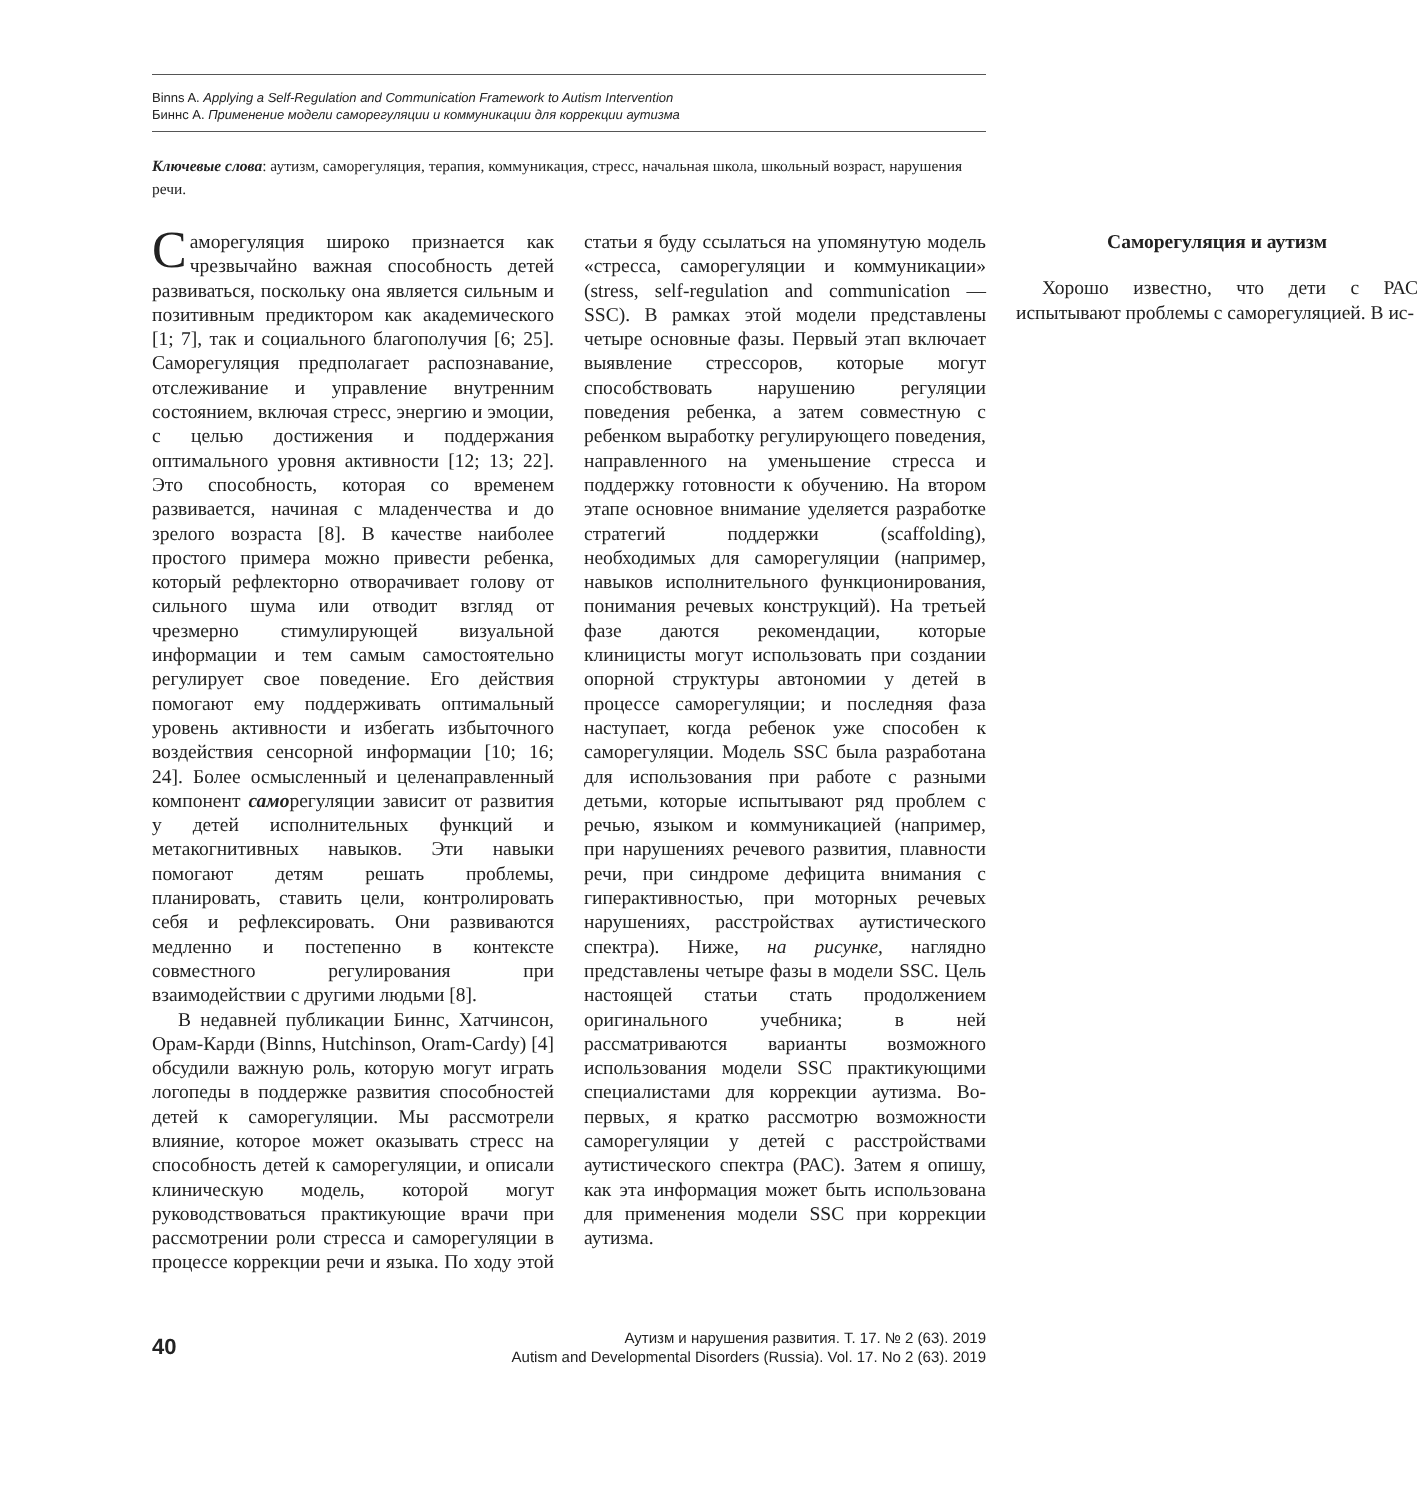Binns A. Applying a Self-Regulation and Communication Framework to Autism Intervention
Биннс А. Применение модели саморегуляции и коммуникации для коррекции аутизма
Ключевые слова: аутизм, саморегуляция, терапия, коммуникация, стресс, начальная школа, школьный возраст, нарушения речи.
Саморегуляция широко признается как чрезвычайно важная способность детей развиваться, поскольку она является сильным и позитивным предиктором как академического [1; 7], так и социального благополучия [6; 25]. Саморегуляция предполагает распознавание, отслеживание и управление внутренним состоянием, включая стресс, энергию и эмоции, с целью достижения и поддержания оптимального уровня активности [12; 13; 22]. Это способность, которая со временем развивается, начиная с младенчества и до зрелого возраста [8]. В качестве наиболее простого примера можно привести ребенка, который рефлекторно отворачивает голову от сильного шума или отводит взгляд от чрезмерно стимулирующей визуальной информации и тем самым самостоятельно регулирует свое поведение. Его действия помогают ему поддерживать оптимальный уровень активности и избегать избыточного воздействия сенсорной информации [10; 16; 24]. Более осмысленный и целенаправленный компонент саморегуляции зависит от развития у детей исполнительных функций и метакогнитивных навыков. Эти навыки помогают детям решать проблемы, планировать, ставить цели, контролировать себя и рефлексировать. Они развиваются медленно и постепенно в контексте совместного регулирования при взаимодействии с другими людьми [8].
В недавней публикации Биннс, Хатчинсон, Орам-Карди (Binns, Hutchinson, Oram-Cardy) [4] обсудили важную роль, которую могут играть логопеды в поддержке развития способностей детей к саморегуляции. Мы рассмотрели влияние, которое может оказывать стресс на способность детей к саморегуляции, и описали клиническую модель, которой могут руководствоваться практикующие врачи при рассмотрении роли стресса и саморегуляции в процессе коррекции речи и языка. По ходу этой статьи я буду ссылаться на упомянутую модель «стресса, саморегуляции и коммуникации» (stress, self-regulation and communication — SSC). В рамках этой модели представлены четыре основные фазы. Первый этап включает выявление стрессоров, которые могут способствовать нарушению регуляции поведения ребенка, а затем совместную с ребенком выработку регулирующего поведения, направленного на уменьшение стресса и поддержку готовности к обучению. На втором этапе основное внимание уделяется разработке стратегий поддержки (scaffolding), необходимых для саморегуляции (например, навыков исполнительного функционирования, понимания речевых конструкций). На третьей фазе даются рекомендации, которые клиницисты могут использовать при создании опорной структуры автономии у детей в процессе саморегуляции; и последняя фаза наступает, когда ребенок уже способен к саморегуляции. Модель SSC была разработана для использования при работе с разными детьми, которые испытывают ряд проблем с речью, языком и коммуникацией (например, при нарушениях речевого развития, плавности речи, при синдроме дефицита внимания с гиперактивностью, при моторных речевых нарушениях, расстройствах аутистического спектра). Ниже, на рисунке, наглядно представлены четыре фазы в модели SSC. Цель настоящей статьи стать продолжением оригинального учебника; в ней рассматриваются варианты возможного использования модели SSC практикующими специалистами для коррекции аутизма. Во-первых, я кратко рассмотрю возможности саморегуляции у детей с расстройствами аутистического спектра (РАС). Затем я опишу, как эта информация может быть использована для применения модели SSC при коррекции аутизма.
Саморегуляция и аутизм
Хорошо известно, что дети с РАС испытывают проблемы с саморегуляцией. В ис-
40
Аутизм и нарушения развития. Т. 17. № 2 (63). 2019
Autism and Developmental Disorders (Russia). Vol. 17. No 2 (63). 2019